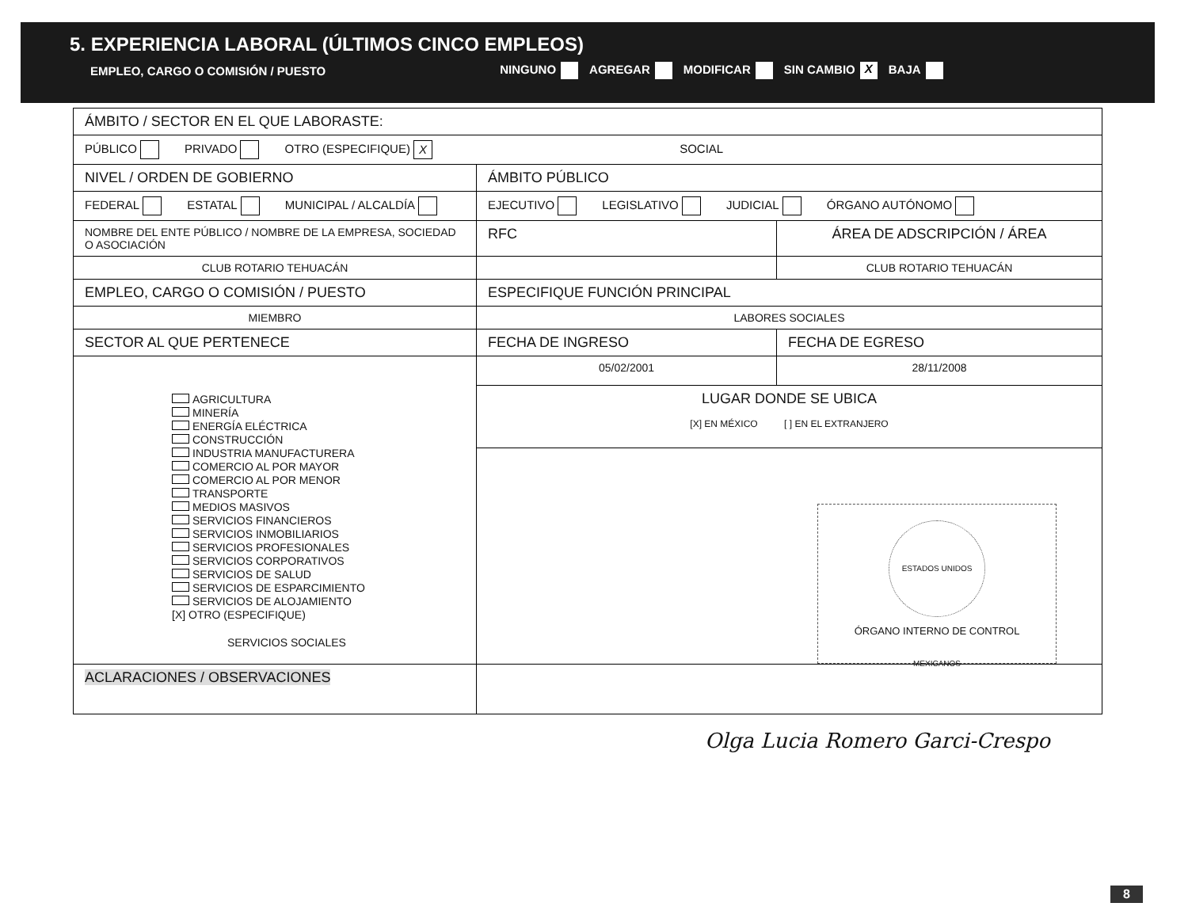5. EXPERIENCIA LABORAL (ÚLTIMOS CINCO EMPLEOS)
EMPLEO, CARGO O COMISIÓN / PUESTO NINGUNO AGREGAR MODIFICAR SIN CAMBIO X BAJA
| ÁMBITO / SECTOR EN EL QUE LABORASTE: | | |
| PÚBLICO PRIVADO OTRO (ESPECIFIQUE) X SOCIAL | | |
| NIVEL / ORDEN DE GOBIERNO | ÁMBITO PÚBLICO | |
| FEDERAL ESTATAL MUNICIPAL / ALCALDÍA | EJECUTIVO LEGISLATIVO JUDICIAL ÓRGANO AUTÓNOMO | |
| NOMBRE DEL ENTE PÚBLICO / NOMBRE DE LA EMPRESA, SOCIEDAD O ASOCIACIÓN | RFC | ÁREA DE ADSCRIPCIÓN / ÁREA |
| CLUB ROTARIO TEHUACÁN | | CLUB ROTARIO TEHUACÁN |
| EMPLEO, CARGO O COMISIÓN / PUESTO | ESPECIFIQUE FUNCIÓN PRINCIPAL | |
| MIEMBRO | LABORES SOCIALES | |
| SECTOR AL QUE PERTENECE | FECHA DE INGRESO | FECHA DE EGRESO |
| AGRICULTURA MINERÍA ENERGÍA ELÉCTRICA CONSTRUCCIÓN INDUSTRIA MANUFACTURERA COMERCIO AL POR MAYOR COMERCIO AL POR MENOR TRANSPORTE MEDIOS MASIVOS SERVICIOS FINANCIEROS SERVICIOS INMOBILIARIOS SERVICIOS PROFESIONALES SERVICIOS CORPORATIVOS SERVICIOS DE SALUD SERVICIOS DE ESPARCIMIENTO SERVICIOS DE ALOJAMIENTO [X] OTRO (ESPECIFIQUE) SERVICIOS SOCIALES | 05/02/2001 | 28/11/2008 |
| | LUGAR DONDE SE UBICA [X] EN MÉXICO [ ] EN EL EXTRANJERO | |
| | ESTADOS UNIDOS MEXICANOS ÓRGANO INTERNO DE CONTROL | |
| ACLARACIONES / OBSERVACIONES | | |
Olga Lucia Romero Garci-Crespo
8